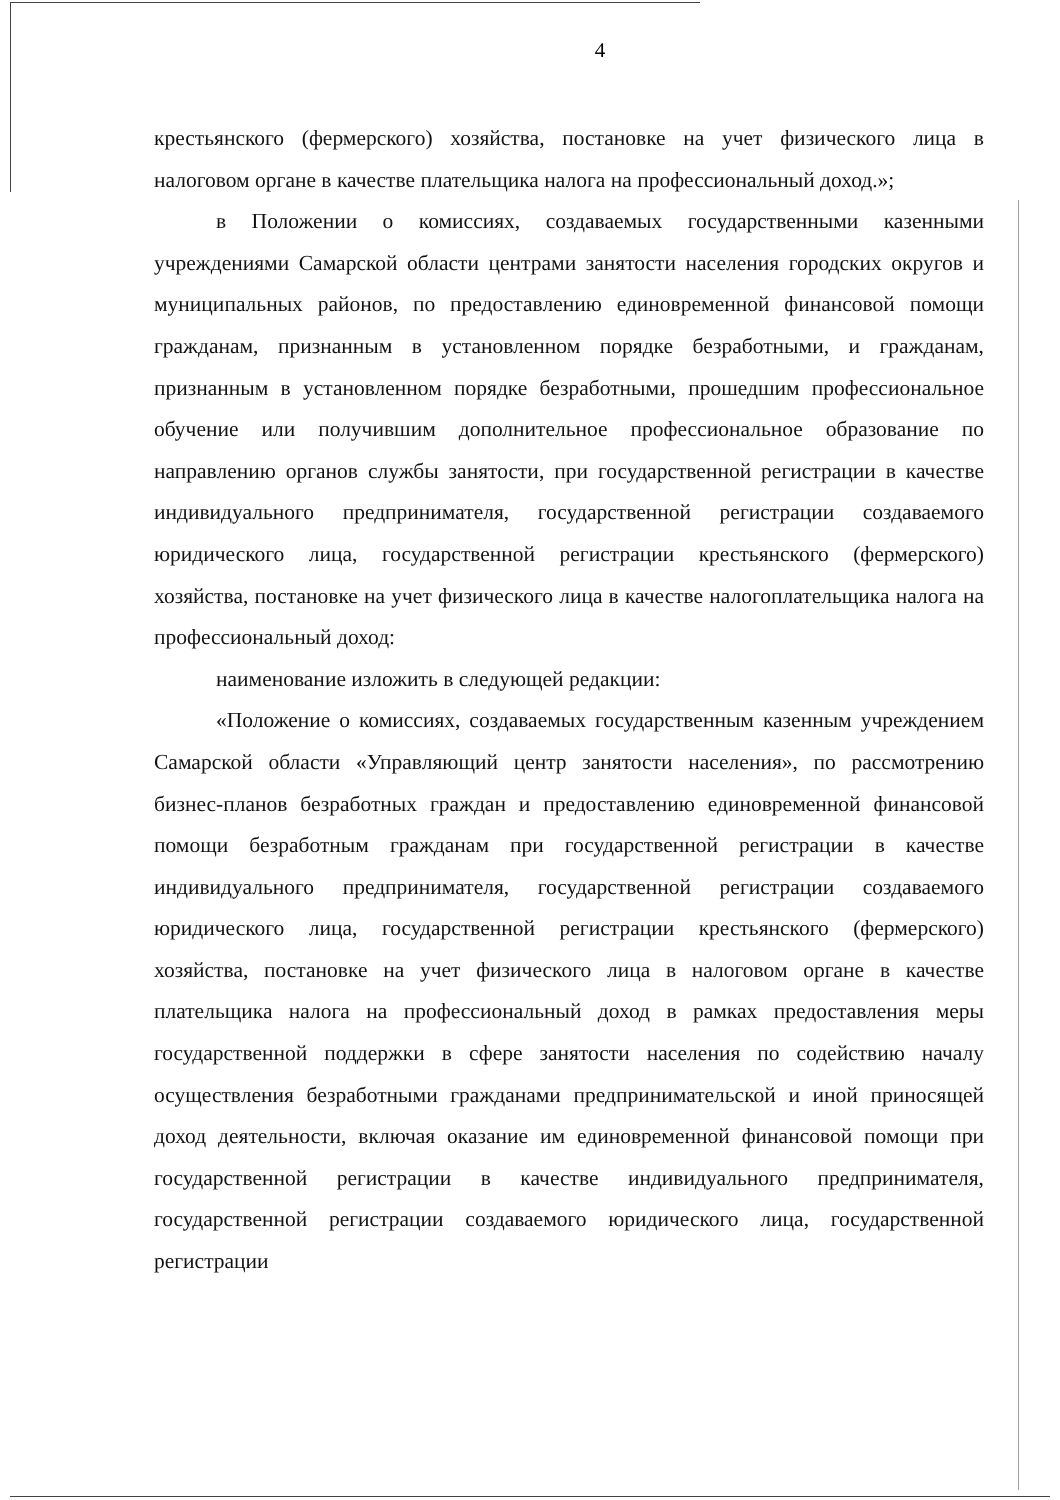4
крестьянского (фермерского) хозяйства, постановке на учет физического лица в налоговом органе в качестве плательщика налога на профессиональный доход.»;
в Положении о комиссиях, создаваемых государственными казенными учреждениями Самарской области центрами занятости населения городских округов и муниципальных районов, по предоставлению единовременной финансовой помощи гражданам, признанным в установленном порядке безработными, и гражданам, признанным в установленном порядке безработными, прошедшим профессиональное обучение или получившим дополнительное профессиональное образование по направлению органов службы занятости, при государственной регистрации в качестве индивидуального предпринимателя, государственной регистрации создаваемого юридического лица, государственной регистрации крестьянского (фермерского) хозяйства, постановке на учет физического лица в качестве налогоплательщика налога на профессиональный доход:
наименование изложить в следующей редакции:
«Положение о комиссиях, создаваемых государственным казенным учреждением Самарской области «Управляющий центр занятости населения», по рассмотрению бизнес-планов безработных граждан и предоставлению единовременной финансовой помощи безработным гражданам при государственной регистрации в качестве индивидуального предпринимателя, государственной регистрации создаваемого юридического лица, государственной регистрации крестьянского (фермерского) хозяйства, постановке на учет физического лица в налоговом органе в качестве плательщика налога на профессиональный доход в рамках предоставления меры государственной поддержки в сфере занятости населения по содействию началу осуществления безработными гражданами предпринимательской и иной приносящей доход деятельности, включая оказание им единовременной финансовой помощи при государственной регистрации в качестве индивидуального предпринимателя, государственной регистрации создаваемого юридического лица, государственной регистрации